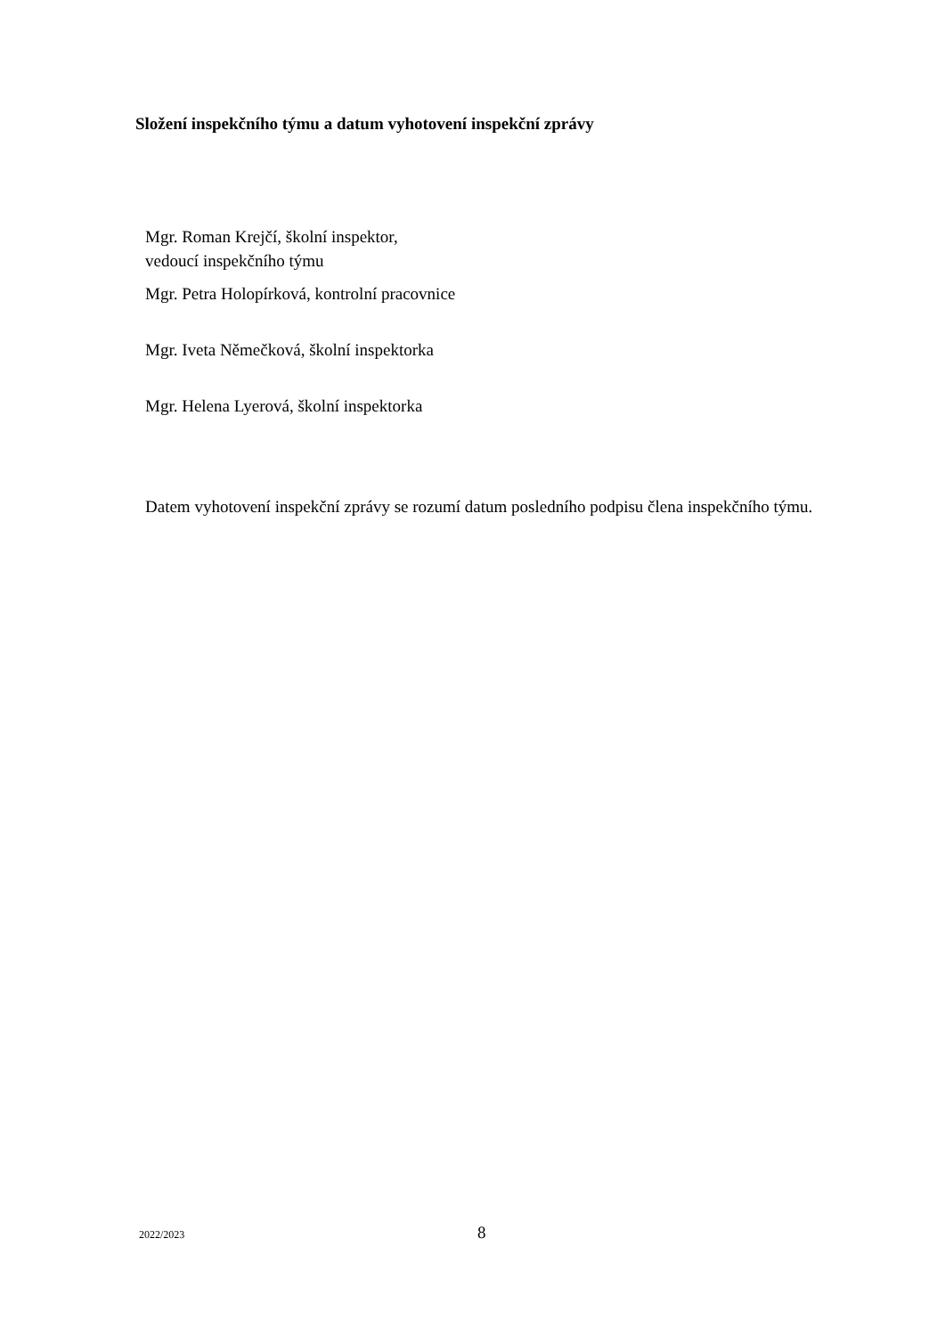Složení inspekčního týmu a datum vyhotovení inspekční zprávy
Mgr. Roman Krejčí, školní inspektor,
vedoucí inspekčního týmu
Mgr. Petra Holopírková, kontrolní pracovnice
Mgr. Iveta Němečková, školní inspektorka
Mgr. Helena Lyerová, školní inspektorka
Datem vyhotovení inspekční zprávy se rozumí datum posledního podpisu člena inspekčního týmu.
2022/2023 8